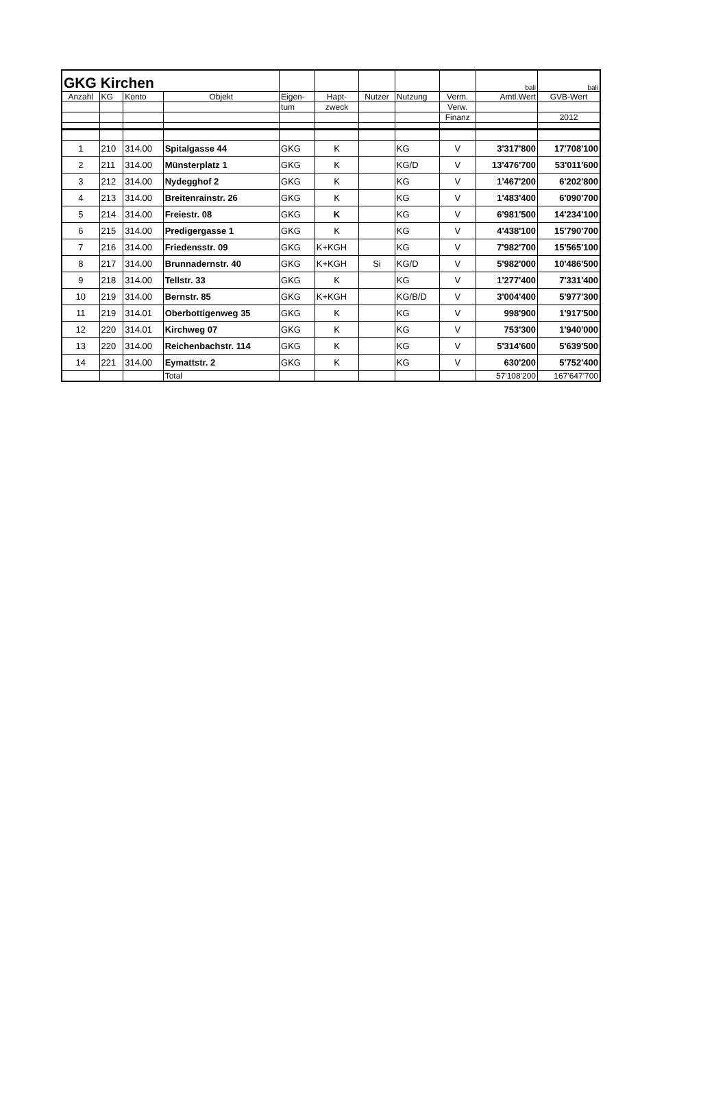| GKG Kirchen | | | | | | | | | bali | bali |
| Anzahl | KG | Konto | Objekt | Eigen- | Hapt- | Nutzer | Nutzung | Verm. | Amtl.Wert | GVB-Wert |
| | | | | tum | zweck | | | Verw. | | |
| | | | | | | | | Finanz | | 2012 |
| 1 | 210 | 314.00 | Spitalgasse 44 | GKG | K | | KG | V | 3'317'800 | 17'708'100 |
| 2 | 211 | 314.00 | Münsterplatz 1 | GKG | K | | KG/D | V | 13'476'700 | 53'011'600 |
| 3 | 212 | 314.00 | Nydegghof 2 | GKG | K | | KG | V | 1'467'200 | 6'202'800 |
| 4 | 213 | 314.00 | Breitenrainstr. 26 | GKG | K | | KG | V | 1'483'400 | 6'090'700 |
| 5 | 214 | 314.00 | Freiestr. 08 | GKG | K | | KG | V | 6'981'500 | 14'234'100 |
| 6 | 215 | 314.00 | Predigergasse 1 | GKG | K | | KG | V | 4'438'100 | 15'790'700 |
| 7 | 216 | 314.00 | Friedensstr. 09 | GKG | K+KGH | | KG | V | 7'982'700 | 15'565'100 |
| 8 | 217 | 314.00 | Brunnadernstr. 40 | GKG | K+KGH | Si | KG/D | V | 5'982'000 | 10'486'500 |
| 9 | 218 | 314.00 | Tellstr. 33 | GKG | K | | KG | V | 1'277'400 | 7'331'400 |
| 10 | 219 | 314.00 | Bernstr. 85 | GKG | K+KGH | | KG/B/D | V | 3'004'400 | 5'977'300 |
| 11 | 219 | 314.01 | Oberbottigenweg 35 | GKG | K | | KG | V | 998'900 | 1'917'500 |
| 12 | 220 | 314.01 | Kirchweg 07 | GKG | K | | KG | V | 753'300 | 1'940'000 |
| 13 | 220 | 314.00 | Reichenbachstr. 114 | GKG | K | | KG | V | 5'314'600 | 5'639'500 |
| 14 | 221 | 314.00 | Eymattstr. 2 | GKG | K | | KG | V | 630'200 | 5'752'400 |
| | | | Total | | | | | | 57'108'200 | 167'647'700 |